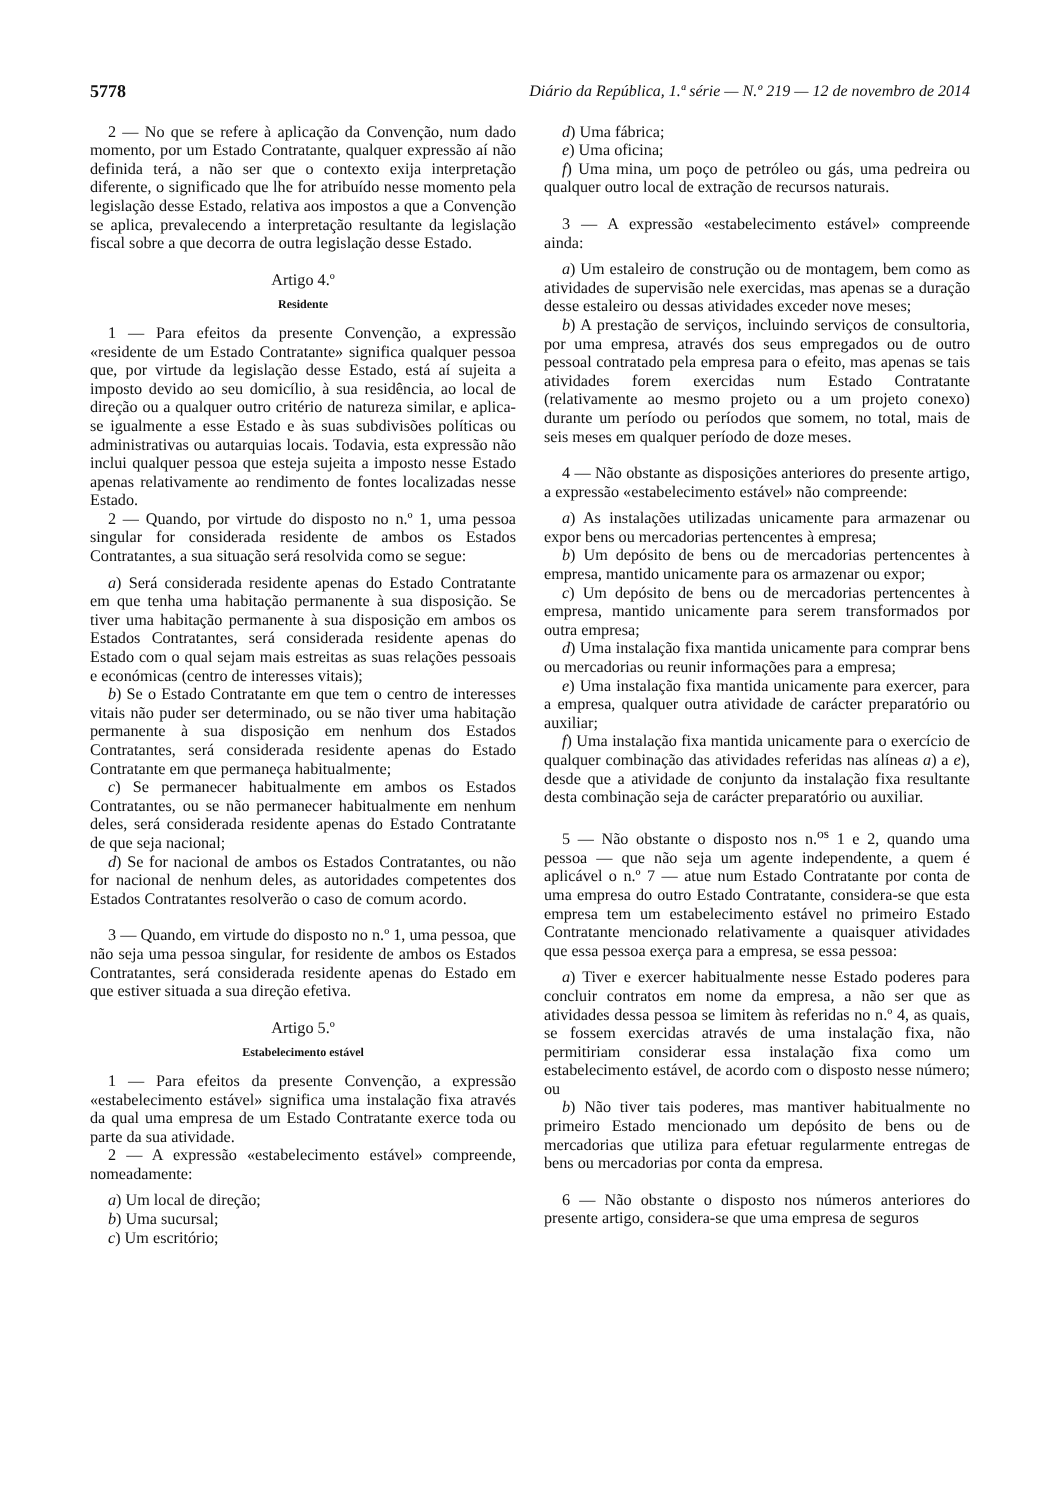5778 Diário da República, 1.ª série — N.º 219 — 12 de novembro de 2014
2 — No que se refere à aplicação da Convenção, num dado momento, por um Estado Contratante, qualquer expressão aí não definida terá, a não ser que o contexto exija interpretação diferente, o significado que lhe for atribuído nesse momento pela legislação desse Estado, relativa aos impostos a que a Convenção se aplica, prevalecendo a interpretação resultante da legislação fiscal sobre a que decorra de outra legislação desse Estado.
Artigo 4.º
Residente
1 — Para efeitos da presente Convenção, a expressão «residente de um Estado Contratante» significa qualquer pessoa que, por virtude da legislação desse Estado, está aí sujeita a imposto devido ao seu domicílio, à sua residência, ao local de direção ou a qualquer outro critério de natureza similar, e aplica-se igualmente a esse Estado e às suas subdivisões políticas ou administrativas ou autarquias locais. Todavia, esta expressão não inclui qualquer pessoa que esteja sujeita a imposto nesse Estado apenas relativamente ao rendimento de fontes localizadas nesse Estado.
2 — Quando, por virtude do disposto no n.º 1, uma pessoa singular for considerada residente de ambos os Estados Contratantes, a sua situação será resolvida como se segue:
a) Será considerada residente apenas do Estado Contratante em que tenha uma habitação permanente à sua disposição. Se tiver uma habitação permanente à sua disposição em ambos os Estados Contratantes, será considerada residente apenas do Estado com o qual sejam mais estreitas as suas relações pessoais e económicas (centro de interesses vitais);
b) Se o Estado Contratante em que tem o centro de interesses vitais não puder ser determinado, ou se não tiver uma habitação permanente à sua disposição em nenhum dos Estados Contratantes, será considerada residente apenas do Estado Contratante em que permaneça habitualmente;
c) Se permanecer habitualmente em ambos os Estados Contratantes, ou se não permanecer habitualmente em nenhum deles, será considerada residente apenas do Estado Contratante de que seja nacional;
d) Se for nacional de ambos os Estados Contratantes, ou não for nacional de nenhum deles, as autoridades competentes dos Estados Contratantes resolverão o caso de comum acordo.
3 — Quando, em virtude do disposto no n.º 1, uma pessoa, que não seja uma pessoa singular, for residente de ambos os Estados Contratantes, será considerada residente apenas do Estado em que estiver situada a sua direção efetiva.
Artigo 5.º
Estabelecimento estável
1 — Para efeitos da presente Convenção, a expressão «estabelecimento estável» significa uma instalação fixa através da qual uma empresa de um Estado Contratante exerce toda ou parte da sua atividade.
2 — A expressão «estabelecimento estável» compreende, nomeadamente:
a) Um local de direção;
b) Uma sucursal;
c) Um escritório;
d) Uma fábrica;
e) Uma oficina;
f) Uma mina, um poço de petróleo ou gás, uma pedreira ou qualquer outro local de extração de recursos naturais.
3 — A expressão «estabelecimento estável» compreende ainda:
a) Um estaleiro de construção ou de montagem, bem como as atividades de supervisão nele exercidas, mas apenas se a duração desse estaleiro ou dessas atividades exceder nove meses;
b) A prestação de serviços, incluindo serviços de consultoria, por uma empresa, através dos seus empregados ou de outro pessoal contratado pela empresa para o efeito, mas apenas se tais atividades forem exercidas num Estado Contratante (relativamente ao mesmo projeto ou a um projeto conexo) durante um período ou períodos que somem, no total, mais de seis meses em qualquer período de doze meses.
4 — Não obstante as disposições anteriores do presente artigo, a expressão «estabelecimento estável» não compreende:
a) As instalações utilizadas unicamente para armazenar ou expor bens ou mercadorias pertencentes à empresa;
b) Um depósito de bens ou de mercadorias pertencentes à empresa, mantido unicamente para os armazenar ou expor;
c) Um depósito de bens ou de mercadorias pertencentes à empresa, mantido unicamente para serem transformados por outra empresa;
d) Uma instalação fixa mantida unicamente para comprar bens ou mercadorias ou reunir informações para a empresa;
e) Uma instalação fixa mantida unicamente para exercer, para a empresa, qualquer outra atividade de carácter preparatório ou auxiliar;
f) Uma instalação fixa mantida unicamente para o exercício de qualquer combinação das atividades referidas nas alíneas a) a e), desde que a atividade de conjunto da instalação fixa resultante desta combinação seja de carácter preparatório ou auxiliar.
5 — Não obstante o disposto nos n.<sup>os</sup> 1 e 2, quando uma pessoa — que não seja um agente independente, a quem é aplicável o n.º 7 — atue num Estado Contratante por conta de uma empresa do outro Estado Contratante, considera-se que esta empresa tem um estabelecimento estável no primeiro Estado Contratante mencionado relativamente a quaisquer atividades que essa pessoa exerça para a empresa, se essa pessoa:
a) Tiver e exercer habitualmente nesse Estado poderes para concluir contratos em nome da empresa, a não ser que as atividades dessa pessoa se limitem às referidas no n.º 4, as quais, se fossem exercidas através de uma instalação fixa, não permitiriam considerar essa instalação fixa como um estabelecimento estável, de acordo com o disposto nesse número; ou
b) Não tiver tais poderes, mas mantiver habitualmente no primeiro Estado mencionado um depósito de bens ou de mercadorias que utiliza para efetuar regularmente entregas de bens ou mercadorias por conta da empresa.
6 — Não obstante o disposto nos números anteriores do presente artigo, considera-se que uma empresa de seguros